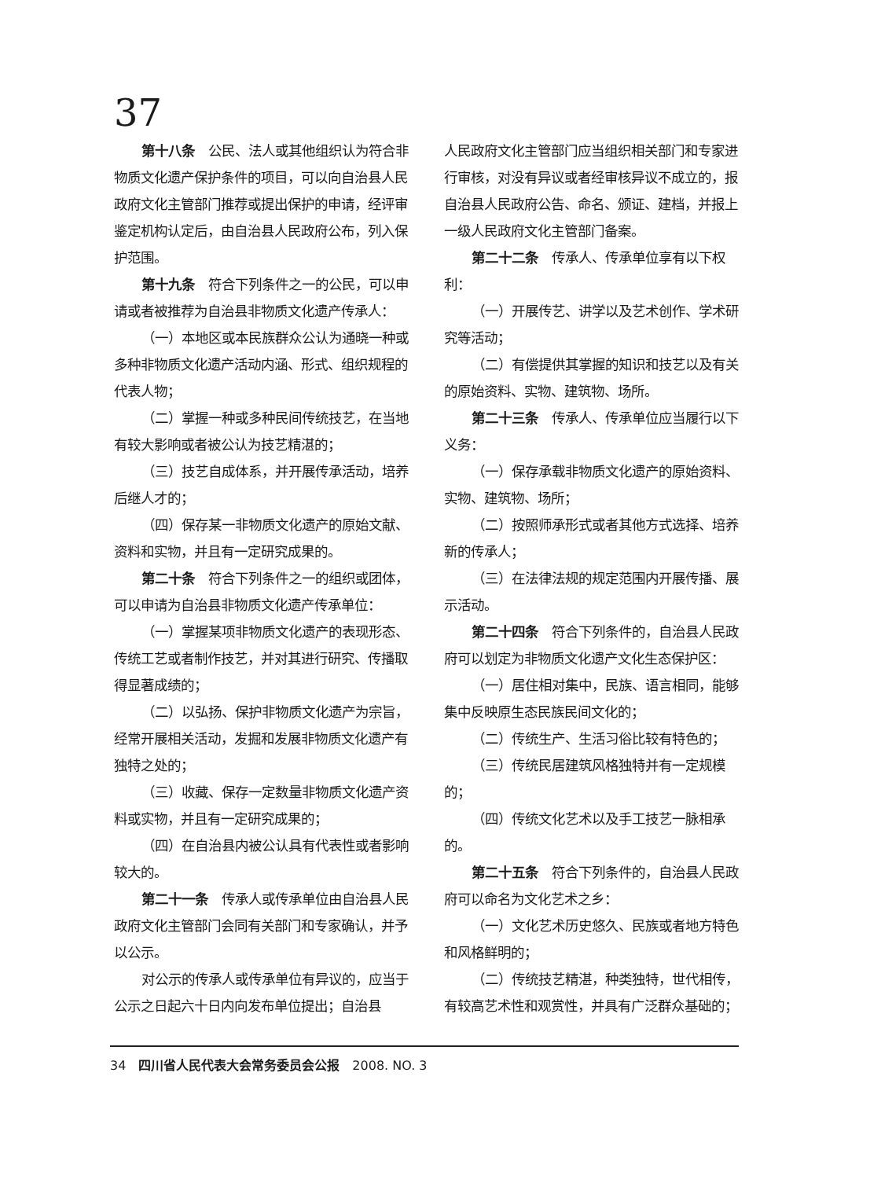37
第十八条　公民、法人或其他组织认为符合非物质文化遗产保护条件的项目，可以向自治县人民政府文化主管部门推荐或提出保护的申请，经评审鉴定机构认定后，由自治县人民政府公布，列入保护范围。
第十九条　符合下列条件之一的公民，可以申请或者被推荐为自治县非物质文化遗产传承人：
（一）本地区或本民族群众公认为通晓一种或多种非物质文化遗产活动内涵、形式、组织规程的代表人物；
（二）掌握一种或多种民间传统技艺，在当地有较大影响或者被公认为技艺精湛的；
（三）技艺自成体系，并开展传承活动，培养后继人才的；
（四）保存某一非物质文化遗产的原始文献、资料和实物，并且有一定研究成果的。
第二十条　符合下列条件之一的组织或团体，可以申请为自治县非物质文化遗产传承单位：
（一）掌握某项非物质文化遗产的表现形态、传统工艺或者制作技艺，并对其进行研究、传播取得显著成绩的；
（二）以弘扬、保护非物质文化遗产为宗旨，经常开展相关活动，发掘和发展非物质文化遗产有独特之处的；
（三）收藏、保存一定数量非物质文化遗产资料或实物，并且有一定研究成果的；
（四）在自治县内被公认具有代表性或者影响较大的。
第二十一条　传承人或传承单位由自治县人民政府文化主管部门会同有关部门和专家确认，并予以公示。
对公示的传承人或传承单位有异议的，应当于公示之日起六十日内向发布单位提出；自治县
人民政府文化主管部门应当组织相关部门和专家进行审核，对没有异议或者经审核异议不成立的，报自治县人民政府公告、命名、颁证、建档，并报上一级人民政府文化主管部门备案。
第二十二条　传承人、传承单位享有以下权利：
（一）开展传艺、讲学以及艺术创作、学术研究等活动；
（二）有偿提供其掌握的知识和技艺以及有关的原始资料、实物、建筑物、场所。
第二十三条　传承人、传承单位应当履行以下义务：
（一）保存承载非物质文化遗产的原始资料、实物、建筑物、场所；
（二）按照师承形式或者其他方式选择、培养新的传承人；
（三）在法律法规的规定范围内开展传播、展示活动。
第二十四条　符合下列条件的，自治县人民政府可以划定为非物质文化遗产文化生态保护区：
（一）居住相对集中，民族、语言相同，能够集中反映原生态民族民间文化的；
（二）传统生产、生活习俗比较有特色的；
（三）传统民居建筑风格独特并有一定规模的；
（四）传统文化艺术以及手工技艺一脉相承的。
第二十五条　符合下列条件的，自治县人民政府可以命名为文化艺术之乡：
（一）文化艺术历史悠久、民族或者地方特色和风格鲜明的；
（二）传统技艺精湛，种类独特，世代相传，有较高艺术性和观赏性，并具有广泛群众基础的；
34　四川省人民代表大会常务委员会公报　2008. NO. 3